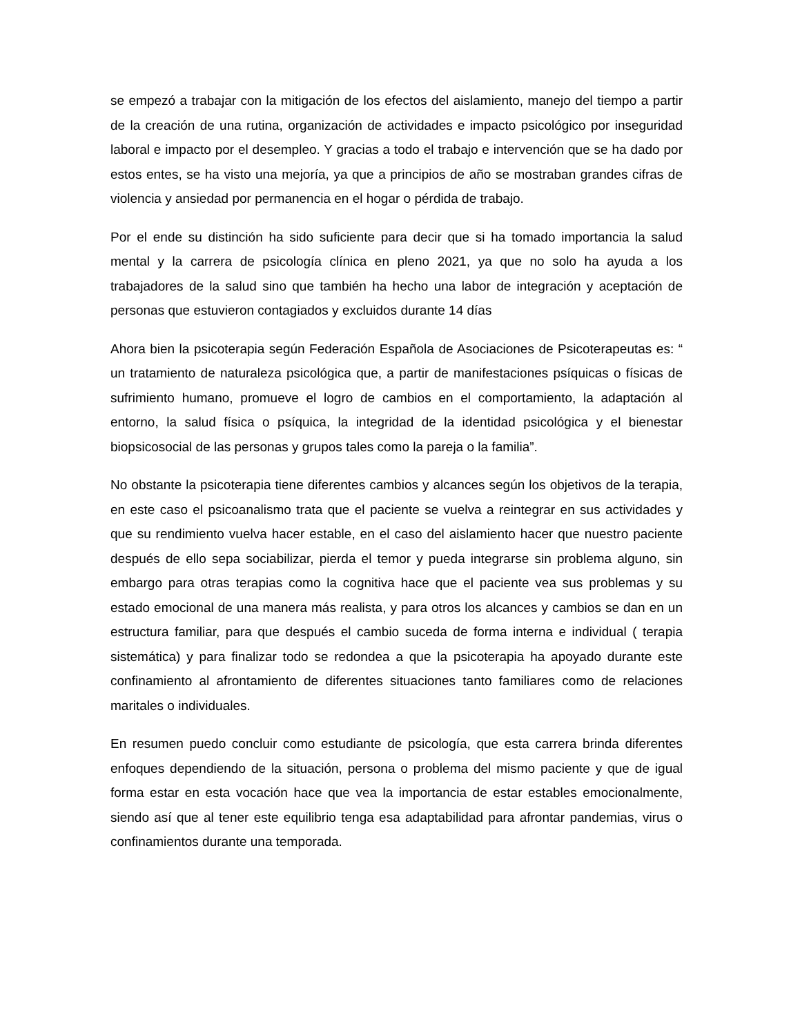se empezó a trabajar con la mitigación de los efectos del aislamiento, manejo del tiempo a partir de la creación de una rutina, organización de actividades e impacto psicológico por inseguridad laboral e impacto por el desempleo. Y gracias a todo el trabajo e intervención que se ha dado por estos entes, se ha visto una mejoría, ya que a principios de año se mostraban grandes cifras de violencia y ansiedad por permanencia en el hogar o pérdida de trabajo.
Por el ende su distinción ha sido suficiente para decir que si ha tomado importancia la salud mental y la carrera de psicología clínica en pleno 2021, ya que no solo ha ayuda a los trabajadores de la salud sino que también ha hecho una labor de integración y aceptación de personas que estuvieron contagiados y excluidos durante 14 días
Ahora bien la psicoterapia según Federación Española de Asociaciones de Psicoterapeutas es: “ un tratamiento de naturaleza psicológica que, a partir de manifestaciones psíquicas o físicas de sufrimiento humano, promueve el logro de cambios en el comportamiento, la adaptación al entorno, la salud física o psíquica, la integridad de la identidad psicológica y el bienestar biopsicosocial de las personas y grupos tales como la pareja o la familia”.
No obstante la psicoterapia tiene diferentes cambios y alcances según los objetivos de la terapia, en este caso el psicoanalismo trata que el paciente se vuelva a reintegrar en sus actividades y que su rendimiento vuelva hacer estable, en el caso del aislamiento hacer que nuestro paciente después de ello sepa sociabilizar, pierda el temor y pueda integrarse sin problema alguno, sin embargo para otras terapias como la cognitiva hace que el paciente vea sus problemas y su estado emocional de una manera más realista, y para otros los alcances y cambios se dan en un estructura familiar, para que después el cambio suceda de forma interna e individual ( terapia sistemática) y para finalizar todo se redondea a que la psicoterapia ha apoyado durante este confinamiento al afrontamiento de diferentes situaciones tanto familiares como de relaciones maritales o individuales.
En resumen puedo concluir como estudiante de psicología, que esta carrera brinda diferentes enfoques dependiendo de la situación, persona o problema del mismo paciente y que de igual forma estar en esta vocación hace que vea la importancia de estar estables emocionalmente, siendo así que al tener este equilibrio tenga esa adaptabilidad para afrontar pandemias, virus o confinamientos durante una temporada.